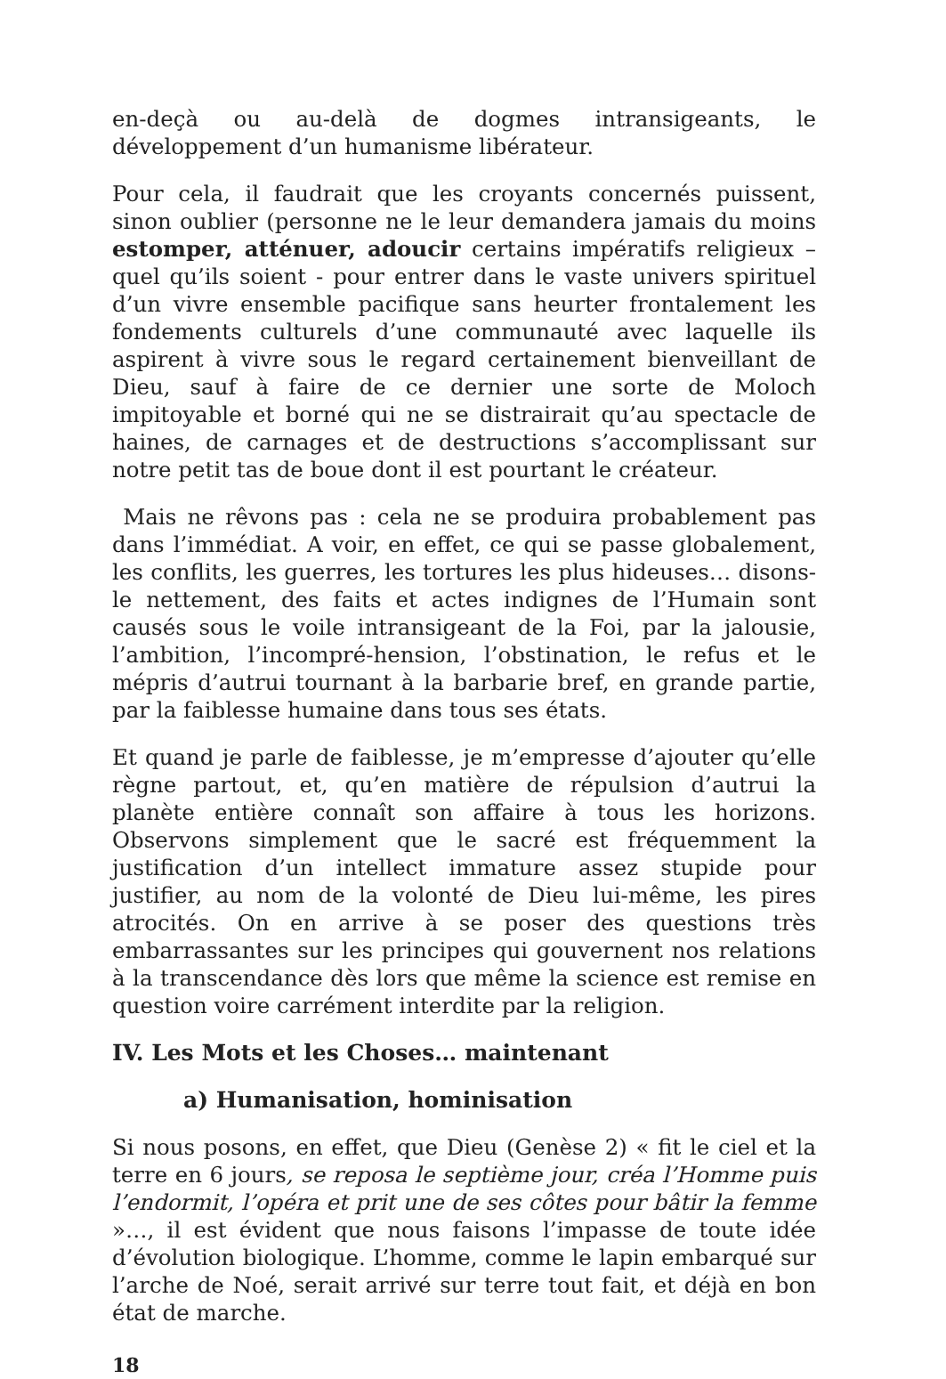en-deçà ou au-delà de dogmes intransigeants, le développement d’un humanisme libérateur.
Pour cela, il faudrait que les croyants concernés puissent, sinon oublier (personne ne le leur demandera jamais du moins estomper, atténuer, adoucir certains impératifs religieux – quel qu’ils soient - pour entrer dans le vaste univers spirituel d’un vivre ensemble pacifique sans heurter frontalement les fondements culturels d’une communauté avec laquelle ils aspirent à vivre sous le regard certainement bienveillant de Dieu, sauf à faire de ce dernier une sorte de Moloch impitoyable et borné qui ne se distrairait qu’au spectacle de haines, de carnages et de destructions s’accomplissant sur notre petit tas de boue dont il est pourtant le créateur.
Mais ne rêvons pas : cela ne se produira probablement pas dans l’immédiat. A voir, en effet, ce qui se passe globalement, les conflits, les guerres, les tortures les plus hideuses… disons-le nettement, des faits et actes indignes de l’Humain sont causés sous le voile intransigeant de la Foi, par la jalousie, l’ambition, l’incompré-hension, l’obstination, le refus et le mépris d’autrui tournant à la barbarie bref, en grande partie, par la faiblesse humaine dans tous ses états.
Et quand je parle de faiblesse, je m’empresse d’ajouter qu’elle règne partout, et, qu’en matière de répulsion d’autrui la planète entière connaît son affaire à tous les horizons. Observons simplement que le sacré est fréquemment la justification d’un intellect immature assez stupide pour justifier, au nom de la volonté de Dieu lui-même, les pires atrocités. On en arrive à se poser des questions très embarrassantes sur les principes qui gouvernent nos relations à la transcendance dès lors que même la science est remise en question voire carrément interdite par la religion.
IV. Les Mots et les Choses… maintenant
a) Humanisation, hominisation
Si nous posons, en effet, que Dieu (Genèse 2) « fit le ciel et la terre en 6 jours, se reposa le septième jour, créa l’Homme puis l’endormit, l’opéra et prit une de ses côtes pour bâtir la femme »…, il est évident que nous faisons l’impasse de toute idée d’évolution biologique. L’homme, comme le lapin embarqué sur l’arche de Noé, serait arrivé sur terre tout fait, et déjà en bon état de marche.
18